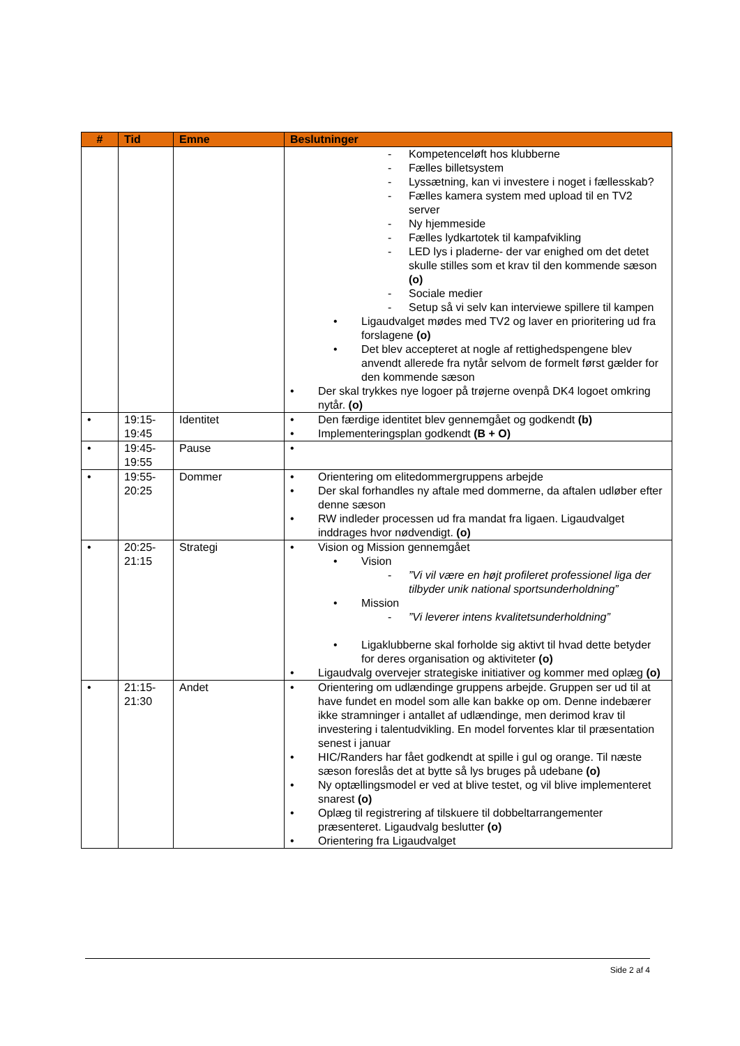| # | Tid | Emne | Beslutninger |
| --- | --- | --- | --- |
| | | | - Kompetenceløft hos klubberne - Fælles billetsystem - Lyssætning, kan vi investere i noget i fællesskab? - Fælles kamera system med upload til en TV2 server - Ny hjemmeside - Fælles lydkartotek til kampafvikling - LED lys i pladerne- der var enighed om det detet skulle stilles som et krav til den kommende sæson (o) - Sociale medier - Setup så vi selv kan interviewe spillere til kampen • Ligaudvalget mødes med TV2 og laver en prioritering ud fra forslagene (o) • Det blev accepteret at nogle af rettighedspengene blev anvendt allerede fra nytår selvom de formelt først gælder for den kommende sæson • Der skal trykkes nye logoer på trøjerne ovenpå DK4 logoet omkring nytår. (o) |
| • | 19:15- 19:45 | Identitet | • Den færdige identitet blev gennemgået og godkendt (b) • Implementeringsplan godkendt (B + O) |
| • | 19:45- 19:55 | Pause | • |
| • | 19:55- 20:25 | Dommer | • Orientering om elitedommergruppens arbejde • Der skal forhandles ny aftale med dommerne, da aftalen udløber efter denne sæson • RW indleder processen ud fra mandat fra ligaen. Ligaudvalget inddrages hvor nødvendigt. (o) |
| • | 20:25- 21:15 | Strategi | • Vision og Mission gennemgået • Vision - ”Vi vil være en højt profileret professionel liga der tilbyder unik national sportsunderholdning” • Mission - ”Vi leverer intens kvalitetsunderholdning” • Ligaklubberne skal forholde sig aktivt til hvad dette betyder for deres organisation og aktiviteter (o) • Ligaudvalg overvejer strategiske initiativer og kommer med oplæg (o) |
| • | 21:15- 21:30 | Andet | • Orientering om udlændinge gruppens arbejde. Gruppen ser ud til at have fundet en model som alle kan bakke op om. Denne indebærer ikke stramninger i antallet af udlændinge, men derimod krav til investering i talentudvikling. En model forventes klar til præsentation senest i januar • HIC/Randers har fået godkendt at spille i gul og orange. Til næste sæson foreslås det at bytte så lys bruges på udebane (o) • Ny optællingsmodel er ved at blive testet, og vil blive implementeret snarest (o) • Oplæg til registrering af tilskuere til dobbeltarrangementer præsenteret. Ligaudvalg beslutter (o) • Orientering fra Ligaudvalget |
Side 2 af 4